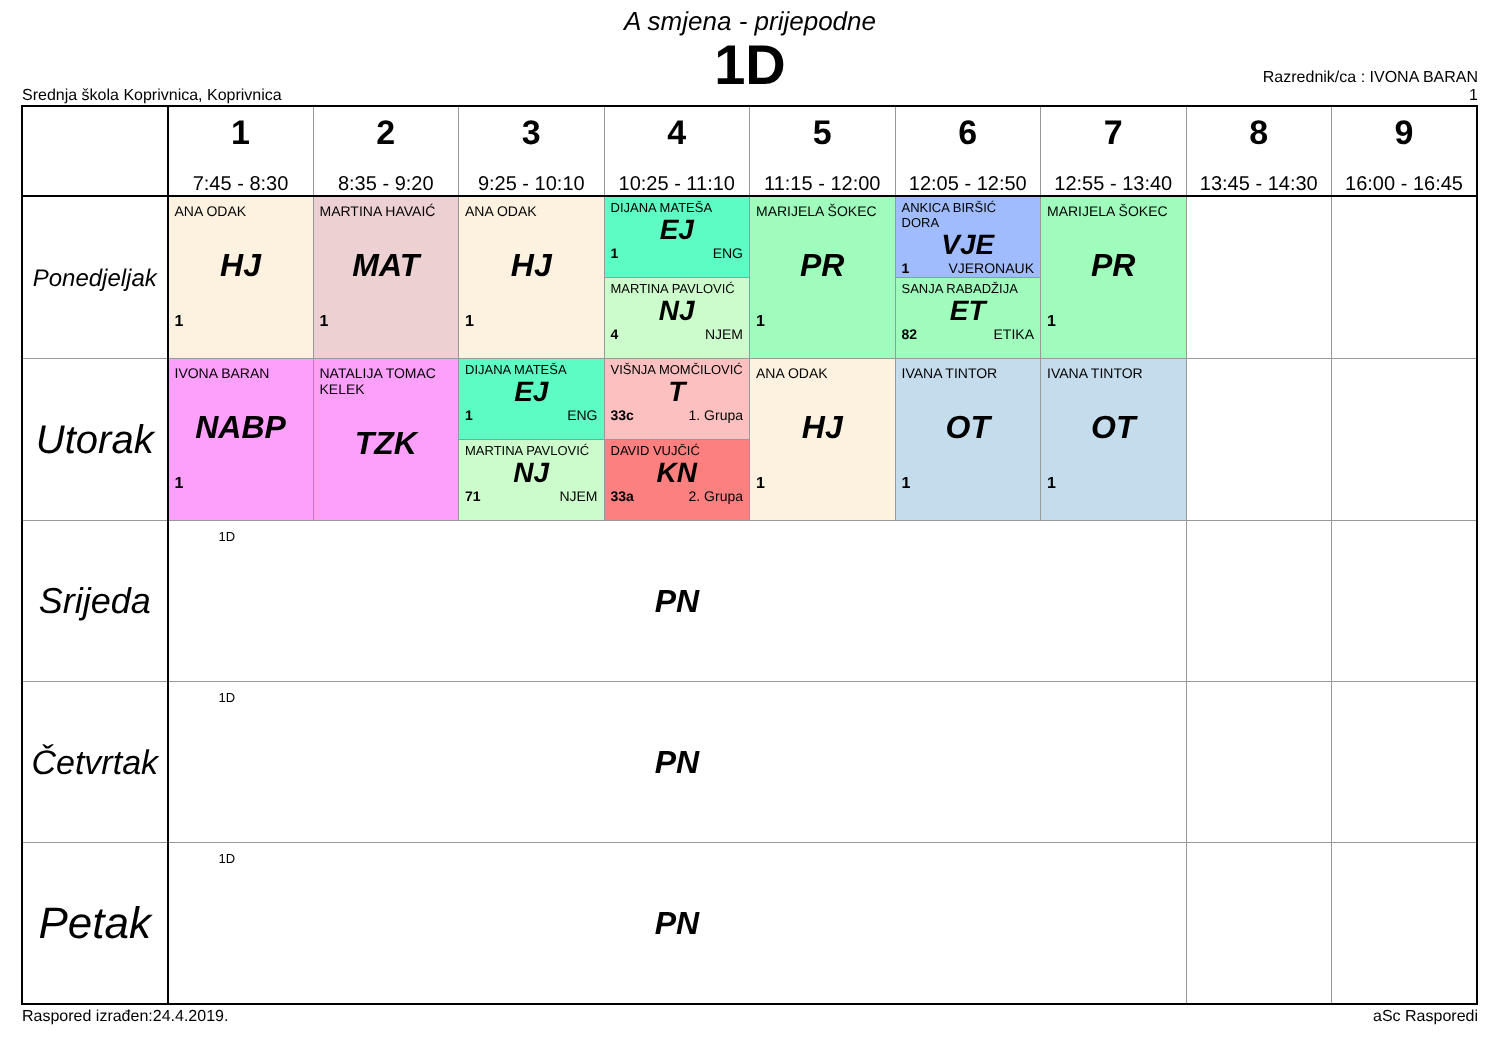A smjena - prijepodne
1D
Srednja škola Koprivnica, Koprivnica
Razrednik/ca : IVONA BARAN
1
| | 1 7:45 - 8:30 | 2 8:35 - 9:20 | 3 9:25 - 10:10 | 4 10:25 - 11:10 | 5 11:15 - 12:00 | 6 12:05 - 12:50 | 7 12:55 - 13:40 | 8 13:45 - 14:30 | 9 16:00 - 16:45 |
| --- | --- | --- | --- | --- | --- | --- | --- | --- | --- |
| Ponedjeljak | ANA ODAK HJ 1 | MARTINA HAVAIĆ MAT 1 | ANA ODAK HJ 1 | DIJANA MATEŠA EJ 1 ENG MARTINA PAVLOVIĆ NJ 4 NJEM | MARIJELA ŠOKEC PR 1 | ANKICA BIRŠIĆ DORA VJE 1 VJERONAUK SANJA RABADŽIJA ET 82 ETIKA | MARIJELA ŠOKEC PR 1 | | |
| Utorak | IVONA BARAN NABP 1 | NATALIJA TOMAC KELEK TZK | DIJANA MATEŠA EJ 1 ENG MARTINA PAVLOVIĆ NJ 71 NJEM | VIŠNJA MOMČILOVIĆ T 33c 1. Grupa DAVID VUJČIĆ KN 33a 2. Grupa | ANA ODAK HJ 1 | IVANA TINTOR OT 1 | IVANA TINTOR OT 1 | | |
| Srijeda | 1D PN | | | | | | | | |
| Četvrtak | 1D PN | | | | | | | | |
| Petak | 1D PN | | | | | | | | |
Raspored izrađen:24.4.2019. aSc Rasporedi